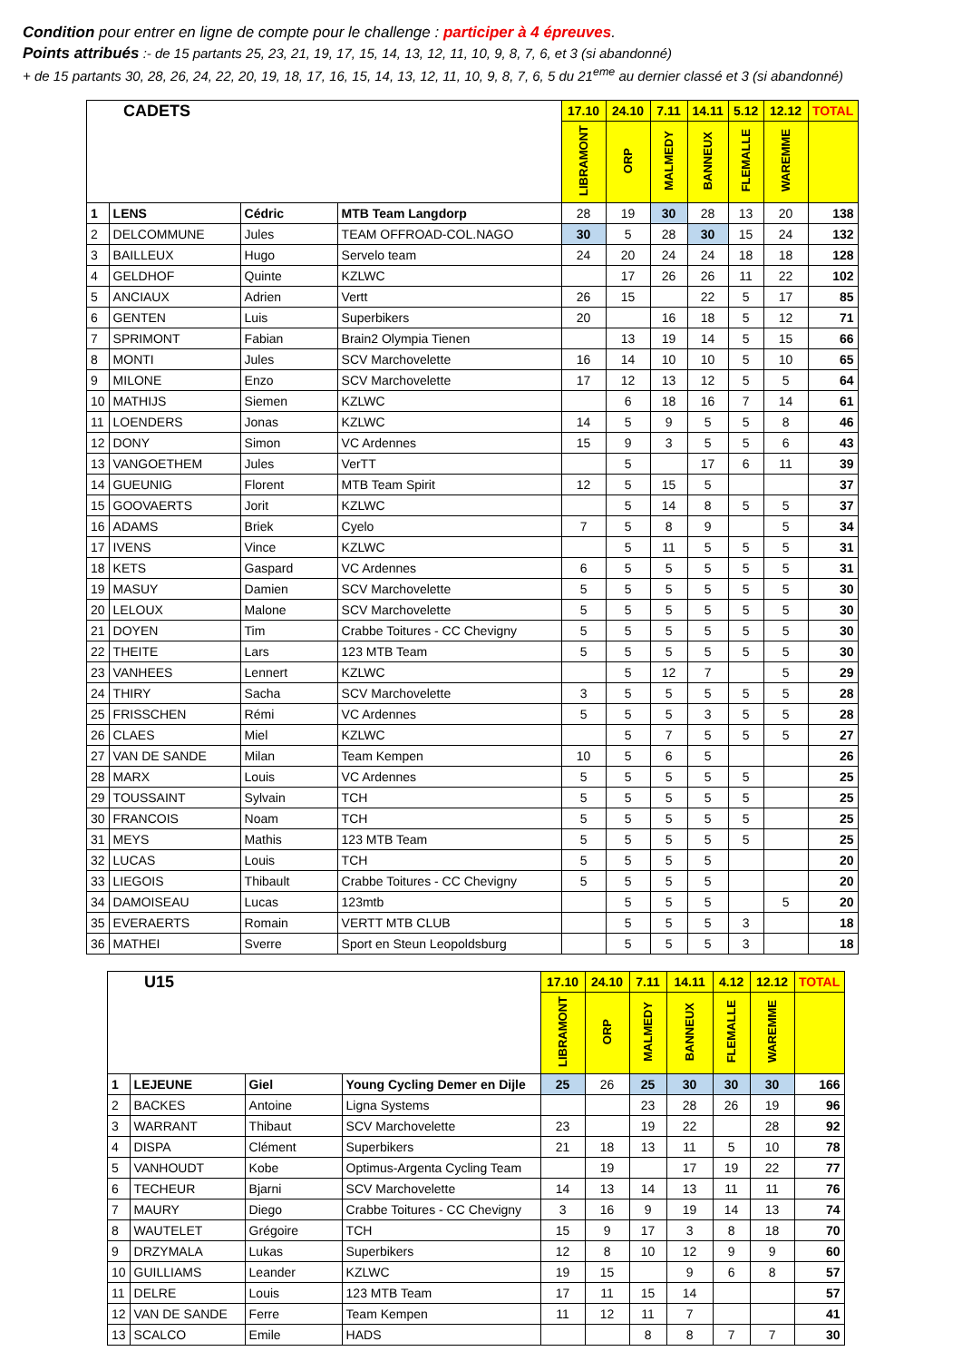Condition pour entrer en ligne de compte pour le challenge : participer à 4 épreuves.
Points attribués :- de 15 partants 25, 23, 21, 19, 17, 15, 14, 13, 12, 11, 10, 9, 8, 7, 6, et 3 (si abandonné)
+ de 15 partants 30, 28, 26, 24, 22, 20, 19, 18, 17, 16, 15, 14, 13, 12, 11, 10, 9, 8, 7, 6, 5 du 21<sup>eme</sup> au dernier classé et 3 (si abandonné)
| CADETS | | | | 17.10 | 24.10 | 7.11 | 14.11 | 5.12 | 12.12 | TOTAL |
| | | | | LIBRAMONT | ORP | MALMEDY | BANNEUX | FLEMALLE | WAREMME | |
| 1 | LENS | Cédric | MTB Team Langdorp | 28 | 19 | 30 | 28 | 13 | 20 | 138 |
| 2 | DELCOMMUNE | Jules | TEAM OFFROAD-COL.NAGO | 30 | 5 | 28 | 30 | 15 | 24 | 132 |
| 3 | BAILLEUX | Hugo | Servelo team | 24 | 20 | 24 | 24 | 18 | 18 | 128 |
| 4 | GELDHOF | Quinte | KZLWC | | 17 | 26 | 26 | 11 | 22 | 102 |
| 5 | ANCIAUX | Adrien | Vertt | 26 | 15 | | 22 | 5 | 17 | 85 |
| 6 | GENTEN | Luis | Superbikers | 20 | | 16 | 18 | 5 | 12 | 71 |
| 7 | SPRIMONT | Fabian | Brain2 Olympia Tienen | | 13 | 19 | 14 | 5 | 15 | 66 |
| 8 | MONTI | Jules | SCV Marchovelette | 16 | 14 | 10 | 10 | 5 | 10 | 65 |
| 9 | MILONE | Enzo | SCV Marchovelette | 17 | 12 | 13 | 12 | 5 | 5 | 64 |
| 10 | MATHIJS | Siemen | KZLWC | | 6 | 18 | 16 | 7 | 14 | 61 |
| 11 | LOENDERS | Jonas | KZLWC | 14 | 5 | 9 | 5 | 5 | 8 | 46 |
| 12 | DONY | Simon | VC Ardennes | 15 | 9 | 3 | 5 | 5 | 6 | 43 |
| 13 | VANGOETHEM | Jules | VerTT | | 5 | | 17 | 6 | 11 | 39 |
| 14 | GUEUNIG | Florent | MTB Team Spirit | 12 | 5 | 15 | 5 | | | 37 |
| 15 | GOOVAERTS | Jorit | KZLWC | | 5 | 14 | 8 | 5 | 5 | 37 |
| 16 | ADAMS | Briek | Cyelo | 7 | 5 | 8 | 9 | | 5 | 34 |
| 17 | IVENS | Vince | KZLWC | | 5 | 11 | 5 | 5 | 5 | 31 |
| 18 | KETS | Gaspard | VC Ardennes | 6 | 5 | 5 | 5 | 5 | 5 | 31 |
| 19 | MASUY | Damien | SCV Marchovelette | 5 | 5 | 5 | 5 | 5 | 5 | 30 |
| 20 | LELOUX | Malone | SCV Marchovelette | 5 | 5 | 5 | 5 | 5 | 5 | 30 |
| 21 | DOYEN | Tim | Crabbe Toitures - CC Chevigny | 5 | 5 | 5 | 5 | 5 | 5 | 30 |
| 22 | THEITE | Lars | 123 MTB Team | 5 | 5 | 5 | 5 | 5 | 5 | 30 |
| 23 | VANHEES | Lennert | KZLWC | | 5 | 12 | 7 | | 5 | 29 |
| 24 | THIRY | Sacha | SCV Marchovelette | 3 | 5 | 5 | 5 | 5 | 5 | 28 |
| 25 | FRISSCHEN | Rémi | VC Ardennes | 5 | 5 | 5 | 3 | 5 | 5 | 28 |
| 26 | CLAES | Miel | KZLWC | | 5 | 7 | 5 | 5 | 5 | 27 |
| 27 | VAN DE SANDE | Milan | Team Kempen | 10 | 5 | 6 | 5 | | | 26 |
| 28 | MARX | Louis | VC Ardennes | 5 | 5 | 5 | 5 | 5 | | 25 |
| 29 | TOUSSAINT | Sylvain | TCH | 5 | 5 | 5 | 5 | 5 | | 25 |
| 30 | FRANCOIS | Noam | TCH | 5 | 5 | 5 | 5 | 5 | | 25 |
| 31 | MEYS | Mathis | 123 MTB Team | 5 | 5 | 5 | 5 | 5 | | 25 |
| 32 | LUCAS | Louis | TCH | 5 | 5 | 5 | 5 | | | 20 |
| 33 | LIEGOIS | Thibault | Crabbe Toitures - CC Chevigny | 5 | 5 | 5 | 5 | | | 20 |
| 34 | DAMOISEAU | Lucas | 123mtb | | 5 | 5 | 5 | | 5 | 20 |
| 35 | EVERAERTS | Romain | VERTT MTB CLUB | | 5 | 5 | 5 | 3 | | 18 |
| 36 | MATHEI | Sverre | Sport en Steun Leopoldsburg | | 5 | 5 | 5 | 3 | | 18 |
| U15 | | | | 17.10 | 24.10 | 7.11 | 14.11 | 4.12 | 12.12 | TOTAL |
| | | | | LIBRAMONT | ORP | MALMEDY | BANNEUX | FLEMALLE | WAREMME | |
| 1 | LEJEUNE | Giel | Young Cycling Demer en Dijle | 25 | 26 | 25 | 30 | 30 | 30 | 166 |
| 2 | BACKES | Antoine | Ligna Systems | | | 23 | 28 | 26 | 19 | 96 |
| 3 | WARRANT | Thibaut | SCV Marchovelette | 23 | | 19 | 22 | | 28 | 92 |
| 4 | DISPA | Clément | Superbikers | 21 | 18 | 13 | 11 | 5 | 10 | 78 |
| 5 | VANHOUDT | Kobe | Optimus-Argenta Cycling Team | | 19 | | 17 | 19 | 22 | 77 |
| 6 | TECHEUR | Bjarni | SCV Marchovelette | 14 | 13 | 14 | 13 | 11 | 11 | 76 |
| 7 | MAURY | Diego | Crabbe Toitures - CC Chevigny | 3 | 16 | 9 | 19 | 14 | 13 | 74 |
| 8 | WAUTELET | Grégoire | TCH | 15 | 9 | 17 | 3 | 8 | 18 | 70 |
| 9 | DRZYMALA | Lukas | Superbikers | 12 | 8 | 10 | 12 | 9 | 9 | 60 |
| 10 | GUILLIAMS | Leander | KZLWC | 19 | 15 | | 9 | 6 | 8 | 57 |
| 11 | DELRE | Louis | 123 MTB Team | 17 | 11 | 15 | 14 | | | 57 |
| 12 | VAN DE SANDE | Ferre | Team Kempen | 11 | 12 | 11 | 7 | | | 41 |
| 13 | SCALCO | Emile | HADS | | | 8 | 8 | 7 | 7 | 30 |